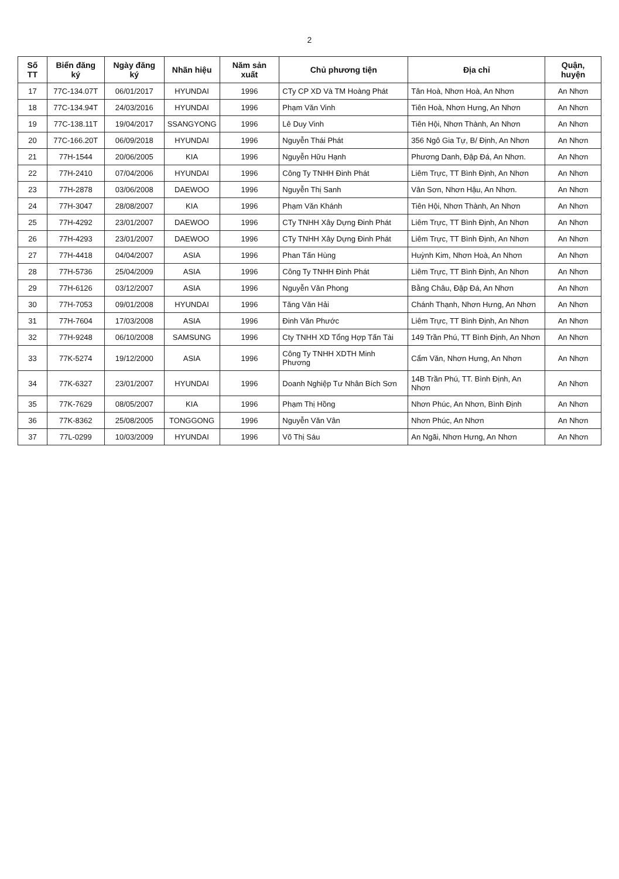2
| Số TT | Biển đăng ký | Ngày đăng ký | Nhãn hiệu | Năm sản xuất | Chủ phương tiện | Địa chỉ | Quận, huyện |
| --- | --- | --- | --- | --- | --- | --- | --- |
| 17 | 77C-134.07T | 06/01/2017 | HYUNDAI | 1996 | CTy CP XD Và TM Hoàng Phát | Tân Hoà, Nhơn Hoà, An Nhơn | An Nhơn |
| 18 | 77C-134.94T | 24/03/2016 | HYUNDAI | 1996 | Phạm Văn Vinh | Tiên Hoà, Nhơn Hưng, An Nhơn | An Nhơn |
| 19 | 77C-138.11T | 19/04/2017 | SSANGYONG | 1996 | Lê Duy Vinh | Tiên Hội, Nhơn Thành, An Nhơn | An Nhơn |
| 20 | 77C-166.20T | 06/09/2018 | HYUNDAI | 1996 | Nguyễn Thái Phát | 356 Ngô Gia Tự, B/ Định, An Nhơn | An Nhơn |
| 21 | 77H-1544 | 20/06/2005 | KIA | 1996 | Nguyễn Hữu Hạnh | Phương Danh, Đập Đá, An Nhơn. | An Nhơn |
| 22 | 77H-2410 | 07/04/2006 | HYUNDAI | 1996 | Công Ty TNHH Đinh Phát | Liêm Trực, TT Bình Định, An Nhơn | An Nhơn |
| 23 | 77H-2878 | 03/06/2008 | DAEWOO | 1996 | Nguyễn Thị Sanh | Vân Sơn, Nhơn Hậu, An Nhơn. | An Nhơn |
| 24 | 77H-3047 | 28/08/2007 | KIA | 1996 | Phạm Văn Khánh | Tiên Hội, Nhơn Thành, An Nhơn | An Nhơn |
| 25 | 77H-4292 | 23/01/2007 | DAEWOO | 1996 | CTy TNHH Xây Dựng Đinh Phát | Liêm Trực, TT Bình Định, An Nhơn | An Nhơn |
| 26 | 77H-4293 | 23/01/2007 | DAEWOO | 1996 | CTy TNHH Xây Dựng Đinh Phát | Liêm Trực, TT Bình Định, An Nhơn | An Nhơn |
| 27 | 77H-4418 | 04/04/2007 | ASIA | 1996 | Phan Tấn Hùng | Huỳnh Kim, Nhơn Hoà, An Nhơn | An Nhơn |
| 28 | 77H-5736 | 25/04/2009 | ASIA | 1996 | Công Ty TNHH Đinh Phát | Liêm Trực, TT Bình Định, An Nhơn | An Nhơn |
| 29 | 77H-6126 | 03/12/2007 | ASIA | 1996 | Nguyễn Văn Phong | Bằng Châu, Đập Đá, An Nhơn | An Nhơn |
| 30 | 77H-7053 | 09/01/2008 | HYUNDAI | 1996 | Tăng Văn Hải | Chánh Thạnh, Nhơn Hưng, An Nhơn | An Nhơn |
| 31 | 77H-7604 | 17/03/2008 | ASIA | 1996 | Đinh Văn Phước | Liêm Trực, TT Bình Định, An Nhơn | An Nhơn |
| 32 | 77H-9248 | 06/10/2008 | SAMSUNG | 1996 | Cty TNHH XD Tổng Hợp Tấn Tài | 149 Trần Phú, TT Bình Định, An Nhơn | An Nhơn |
| 33 | 77K-5274 | 19/12/2000 | ASIA | 1996 | Công Ty TNHH XDTH Minh Phương | Cẩm Văn, Nhơn Hưng, An Nhơn | An Nhơn |
| 34 | 77K-6327 | 23/01/2007 | HYUNDAI | 1996 | Doanh Nghiệp Tư Nhân Bích Sơn | 14B Trần Phú, TT. Bình Định, An Nhơn | An Nhơn |
| 35 | 77K-7629 | 08/05/2007 | KIA | 1996 | Phạm Thị Hồng | Nhơn Phúc, An Nhơn, Bình Định | An Nhơn |
| 36 | 77K-8362 | 25/08/2005 | TONGGONG | 1996 | Nguyễn Văn Vân | Nhơn Phúc, An Nhơn | An Nhơn |
| 37 | 77L-0299 | 10/03/2009 | HYUNDAI | 1996 | Võ Thị Sáu | An Ngãi, Nhơn Hưng, An Nhơn | An Nhơn |